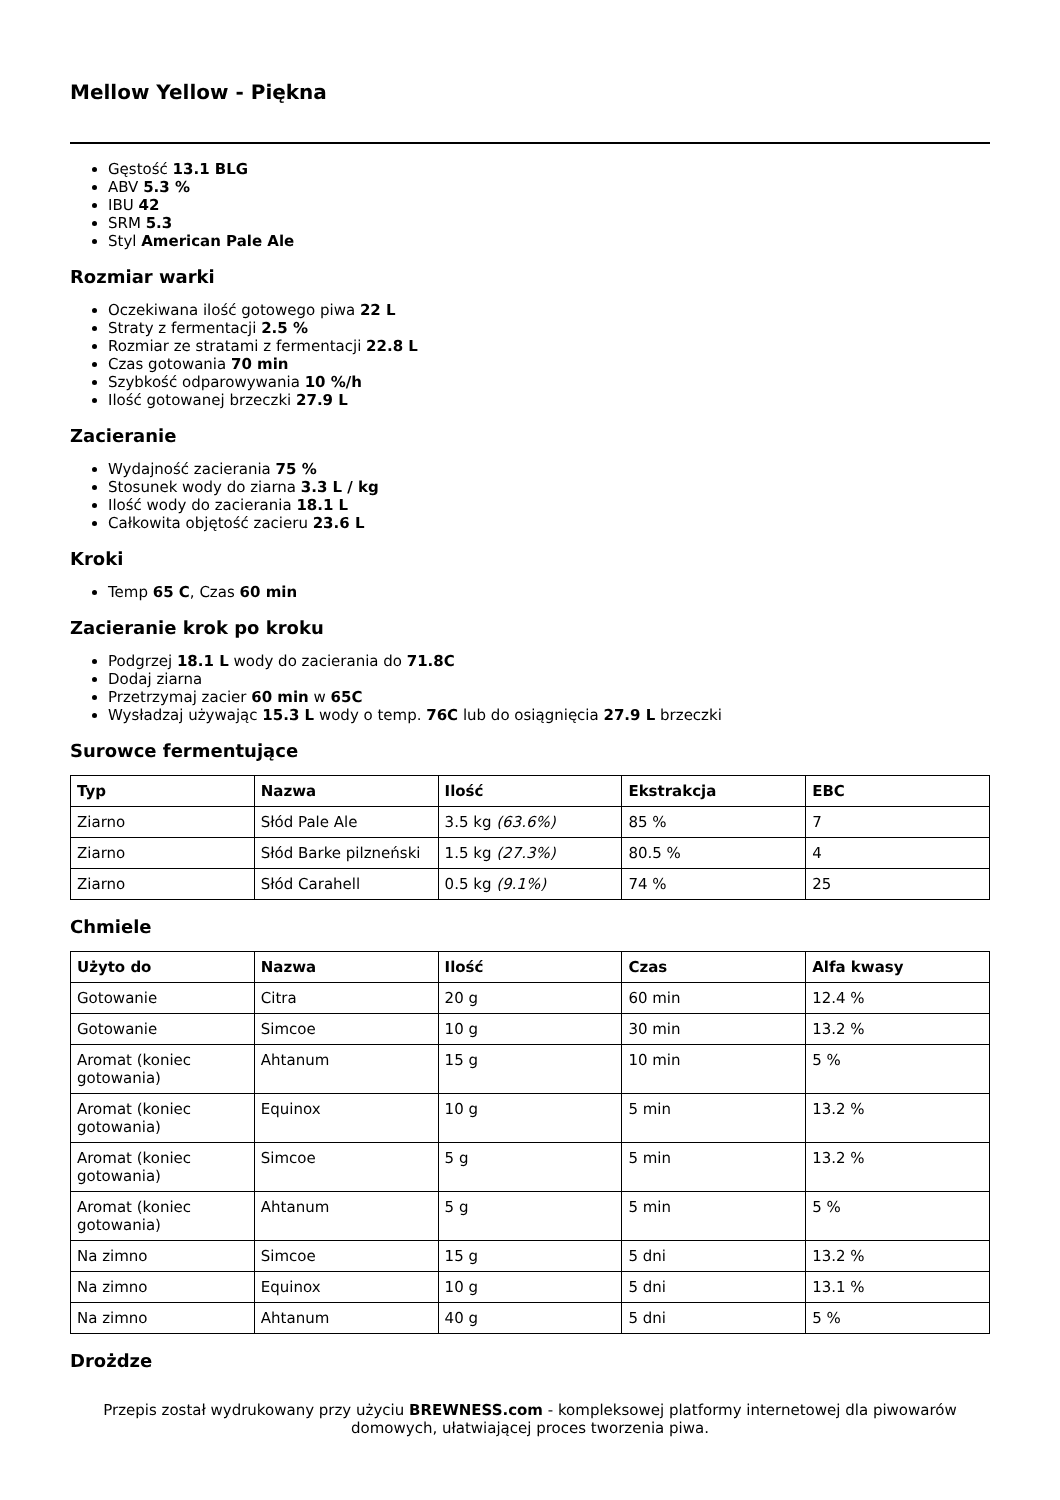Mellow Yellow - Piękna
Gęstość 13.1 BLG
ABV 5.3 %
IBU 42
SRM 5.3
Styl American Pale Ale
Rozmiar warki
Oczekiwana ilość gotowego piwa 22 L
Straty z fermentacji 2.5 %
Rozmiar ze stratami z fermentacji 22.8 L
Czas gotowania 70 min
Szybkość odparowywania 10 %/h
Ilość gotowanej brzeczki 27.9 L
Zacieranie
Wydajność zacierania 75 %
Stosunek wody do ziarna 3.3 L / kg
Ilość wody do zacierania 18.1 L
Całkowita objętość zacieru 23.6 L
Kroki
Temp 65 C, Czas 60 min
Zacieranie krok po kroku
Podgrzej 18.1 L wody do zacierania do 71.8C
Dodaj ziarna
Przetrzymaj zacier 60 min w 65C
Wysładzaj używając 15.3 L wody o temp. 76C lub do osiągnięcia 27.9 L brzeczki
Surowce fermentujące
| Typ | Nazwa | Ilość | Ekstrakcja | EBC |
| --- | --- | --- | --- | --- |
| Ziarno | Słód Pale Ale | 3.5 kg (63.6%) | 85 % | 7 |
| Ziarno | Słód Barke pilzneński | 1.5 kg (27.3%) | 80.5 % | 4 |
| Ziarno | Słód Carahell | 0.5 kg (9.1%) | 74 % | 25 |
Chmiele
| Użyto do | Nazwa | Ilość | Czas | Alfa kwasy |
| --- | --- | --- | --- | --- |
| Gotowanie | Citra | 20 g | 60 min | 12.4 % |
| Gotowanie | Simcoe | 10 g | 30 min | 13.2 % |
| Aromat (koniec gotowania) | Ahtanum | 15 g | 10 min | 5 % |
| Aromat (koniec gotowania) | Equinox | 10 g | 5 min | 13.2 % |
| Aromat (koniec gotowania) | Simcoe | 5 g | 5 min | 13.2 % |
| Aromat (koniec gotowania) | Ahtanum | 5 g | 5 min | 5 % |
| Na zimno | Simcoe | 15 g | 5 dni | 13.2 % |
| Na zimno | Equinox | 10 g | 5 dni | 13.1 % |
| Na zimno | Ahtanum | 40 g | 5 dni | 5 % |
Drożdze
Przepis został wydrukowany przy użyciu BREWNESS.com - kompleksowej platformy internetowej dla piwowarów domowych, ułatwiającej proces tworzenia piwa.